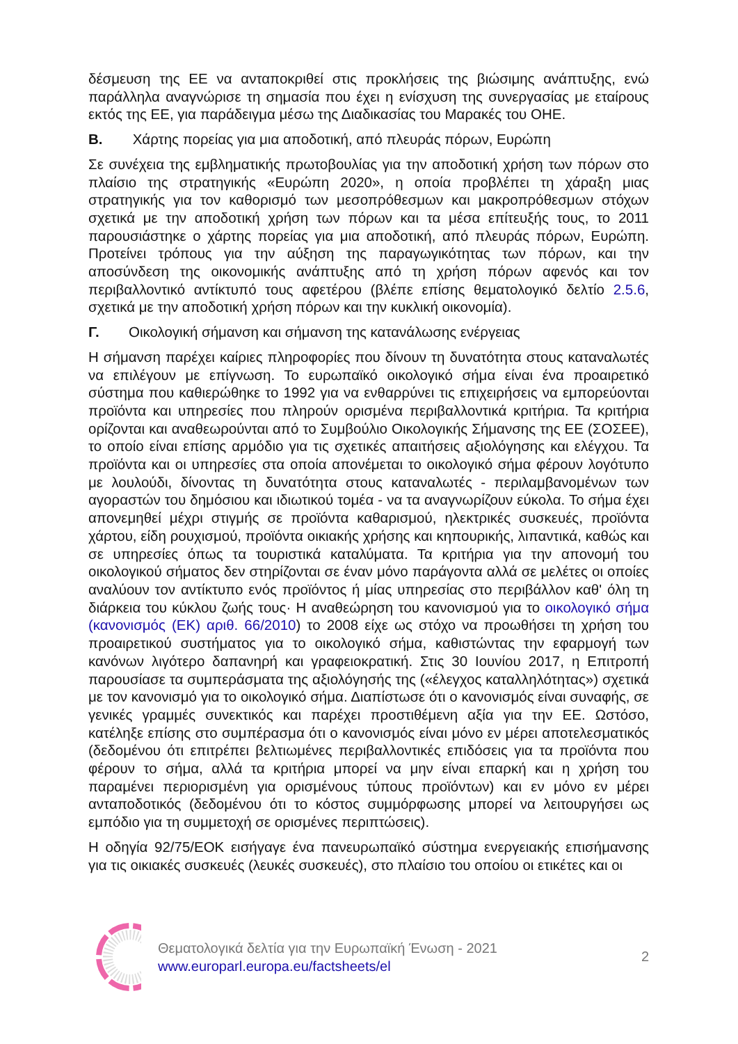δέσμευση της ΕΕ να ανταποκριθεί στις προκλήσεις της βιώσιμης ανάπτυξης, ενώ παράλληλα αναγνώρισε τη σημασία που έχει η ενίσχυση της συνεργασίας με εταίρους εκτός της ΕΕ, για παράδειγμα μέσω της Διαδικασίας του Μαρακές του ΟΗΕ.
Β. Χάρτης πορείας για μια αποδοτική, από πλευράς πόρων, Ευρώπη
Σε συνέχεια της εμβληματικής πρωτοβουλίας για την αποδοτική χρήση των πόρων στο πλαίσιο της στρατηγικής «Ευρώπη 2020», η οποία προβλέπει τη χάραξη μιας στρατηγικής για τον καθορισμό των μεσοπρόθεσμων και μακροπρόθεσμων στόχων σχετικά με την αποδοτική χρήση των πόρων και τα μέσα επίτευξής τους, το 2011 παρουσιάστηκε ο χάρτης πορείας για μια αποδοτική, από πλευράς πόρων, Ευρώπη. Προτείνει τρόπους για την αύξηση της παραγωγικότητας των πόρων, και την αποσύνδεση της οικονομικής ανάπτυξης από τη χρήση πόρων αφενός και τον περιβαλλοντικό αντίκτυπό τους αφετέρου (βλέπε επίσης θεματολογικό δελτίο 2.5.6, σχετικά με την αποδοτική χρήση πόρων και την κυκλική οικονομία).
Γ. Οικολογική σήμανση και σήμανση της κατανάλωσης ενέργειας
Η σήμανση παρέχει καίριες πληροφορίες που δίνουν τη δυνατότητα στους καταναλωτές να επιλέγουν με επίγνωση. Το ευρωπαϊκό οικολογικό σήμα είναι ένα προαιρετικό σύστημα που καθιερώθηκε το 1992 για να ενθαρρύνει τις επιχειρήσεις να εμπορεύονται προϊόντα και υπηρεσίες που πληρούν ορισμένα περιβαλλοντικά κριτήρια. Τα κριτήρια ορίζονται και αναθεωρούνται από το Συμβούλιο Οικολογικής Σήμανσης της ΕΕ (ΣΟΣΕΕ), το οποίο είναι επίσης αρμόδιο για τις σχετικές απαιτήσεις αξιολόγησης και ελέγχου. Τα προϊόντα και οι υπηρεσίες στα οποία απονέμεται το οικολογικό σήμα φέρουν λογότυπο με λουλούδι, δίνοντας τη δυνατότητα στους καταναλωτές - περιλαμβανομένων των αγοραστών του δημόσιου και ιδιωτικού τομέα - να τα αναγνωρίζουν εύκολα. Το σήμα έχει απονεμηθεί μέχρι στιγμής σε προϊόντα καθαρισμού, ηλεκτρικές συσκευές, προϊόντα χάρτου, είδη ρουχισμού, προϊόντα οικιακής χρήσης και κηπουρικής, λιπαντικά, καθώς και σε υπηρεσίες όπως τα τουριστικά καταλύματα. Τα κριτήρια για την απονομή του οικολογικού σήματος δεν στηρίζονται σε έναν μόνο παράγοντα αλλά σε μελέτες οι οποίες αναλύουν τον αντίκτυπο ενός προϊόντος ή μίας υπηρεσίας στο περιβάλλον καθ' όλη τη διάρκεια του κύκλου ζωής τους· Η αναθεώρηση του κανονισμού για το οικολογικό σήμα (κανονισμός (ΕΚ) αριθ. 66/2010) το 2008 είχε ως στόχο να προωθήσει τη χρήση του προαιρετικού συστήματος για το οικολογικό σήμα, καθιστώντας την εφαρμογή των κανόνων λιγότερο δαπανηρή και γραφειοκρατική. Στις 30 Ιουνίου 2017, η Επιτροπή παρουσίασε τα συμπεράσματα της αξιολόγησής της («έλεγχος καταλληλότητας») σχετικά με τον κανονισμό για το οικολογικό σήμα. Διαπίστωσε ότι ο κανονισμός είναι συναφής, σε γενικές γραμμές συνεκτικός και παρέχει προστιθέμενη αξία για την ΕΕ. Ωστόσο, κατέληξε επίσης στο συμπέρασμα ότι ο κανονισμός είναι μόνο εν μέρει αποτελεσματικός (δεδομένου ότι επιτρέπει βελτιωμένες περιβαλλοντικές επιδόσεις για τα προϊόντα που φέρουν το σήμα, αλλά τα κριτήρια μπορεί να μην είναι επαρκή και η χρήση του παραμένει περιορισμένη για ορισμένους τύπους προϊόντων) και εν μόνο εν μέρει ανταποδοτικός (δεδομένου ότι το κόστος συμμόρφωσης μπορεί να λειτουργήσει ως εμπόδιο για τη συμμετοχή σε ορισμένες περιπτώσεις).
Η οδηγία 92/75/ΕΟΚ εισήγαγε ένα πανευρωπαϊκό σύστημα ενεργειακής επισήμανσης για τις οικιακές συσκευές (λευκές συσκευές), στο πλαίσιο του οποίου οι ετικέτες και οι
Θεματολογικά δελτία για την Ευρωπαϊκή Ένωση - 2021
www.europarl.europa.eu/factsheets/el
2